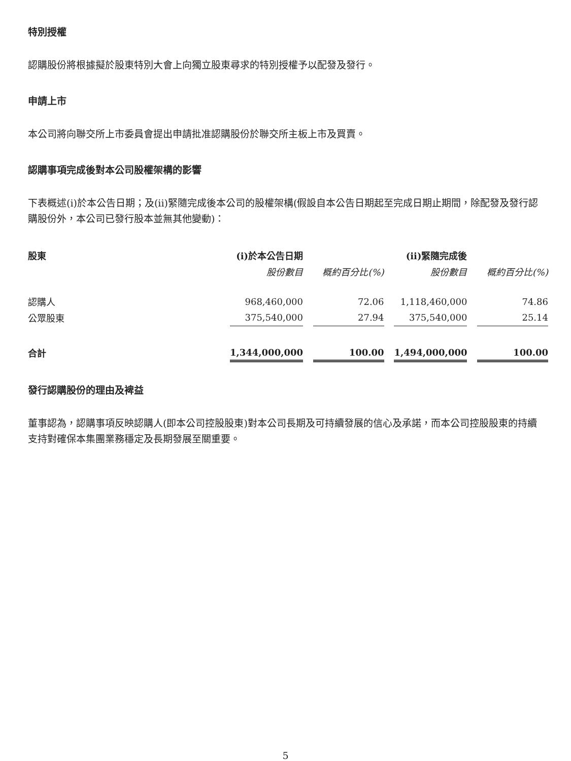特別授權
認購股份將根據擬於股東特別大會上向獨立股東尋求的特別授權予以配發及發行。
申請上市
本公司將向聯交所上市委員會提出申請批准認購股份於聯交所主板上市及買賣。
認購事項完成後對本公司股權架構的影響
下表概述(i)於本公告日期；及(ii)緊隨完成後本公司的股權架構(假設自本公告日期起至完成日期止期間，除配發及發行認購股份外，本公司已發行股本並無其他變動)：
| 股東 | (i)於本公告日期 | | | | (ii)緊隨完成後 | | |
| --- | --- | --- | --- | --- | --- | --- | --- |
| | 股份數目 | | 概約百分比(%) | | 股份數目 | | 概約百分比(%) |
| 認購人 | 968,460,000 | | 72.06 | | 1,118,460,000 | | 74.86 |
| 公眾股東 | 375,540,000 | | 27.94 | | 375,540,000 | | 25.14 |
| 合計 | 1,344,000,000 | | 100.00 | | 1,494,000,000 | | 100.00 |
發行認購股份的理由及裨益
董事認為，認購事項反映認購人(即本公司控股股東)對本公司長期及可持續發展的信心及承諾，而本公司控股股東的持續支持對確保本集團業務穩定及長期發展至關重要。
5